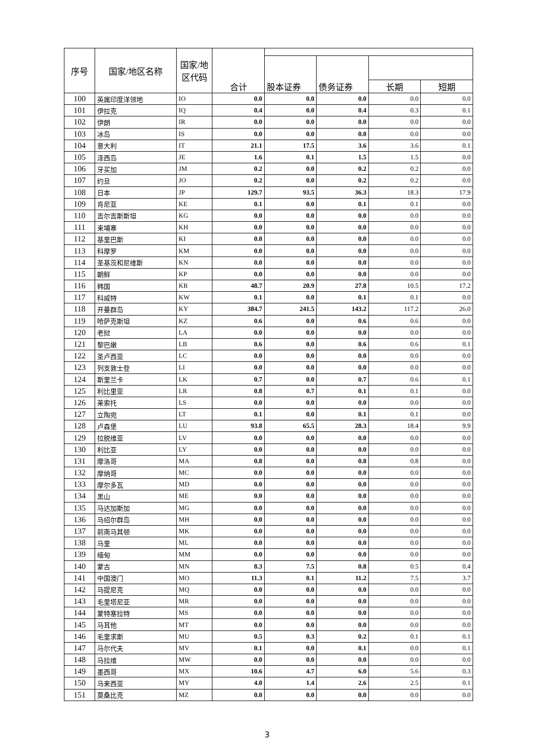| 序号 | 国家/地区名称 | 国家/地区代码 | 合计 | | | | |
| --- | --- | --- | --- | --- | --- | --- | --- |
| | | | | 股本证券 | 债务证券 | | |
| | | | | | | 长期 | 短期 |
| 100 | 英属印度洋领地 | IO | 0.0 | 0.0 | 0.0 | 0.0 | 0.0 |
| 101 | 伊拉克 | IQ | 0.4 | 0.0 | 0.4 | 0.3 | 0.1 |
| 102 | 伊朗 | IR | 0.0 | 0.0 | 0.0 | 0.0 | 0.0 |
| 103 | 冰岛 | IS | 0.0 | 0.0 | 0.0 | 0.0 | 0.0 |
| 104 | 意大利 | IT | 21.1 | 17.5 | 3.6 | 3.6 | 0.1 |
| 105 | 泽西岛 | JE | 1.6 | 0.1 | 1.5 | 1.5 | 0.0 |
| 106 | 牙买加 | JM | 0.2 | 0.0 | 0.2 | 0.2 | 0.0 |
| 107 | 约旦 | JO | 0.2 | 0.0 | 0.2 | 0.2 | 0.0 |
| 108 | 日本 | JP | 129.7 | 93.5 | 36.3 | 18.3 | 17.9 |
| 109 | 肯尼亚 | KE | 0.1 | 0.0 | 0.1 | 0.1 | 0.0 |
| 110 | 吉尔吉斯斯坦 | KG | 0.0 | 0.0 | 0.0 | 0.0 | 0.0 |
| 111 | 柬埔寨 | KH | 0.0 | 0.0 | 0.0 | 0.0 | 0.0 |
| 112 | 基里巴斯 | KI | 0.0 | 0.0 | 0.0 | 0.0 | 0.0 |
| 113 | 科摩罗 | KM | 0.0 | 0.0 | 0.0 | 0.0 | 0.0 |
| 114 | 圣基茨和尼维斯 | KN | 0.0 | 0.0 | 0.0 | 0.0 | 0.0 |
| 115 | 朝鲜 | KP | 0.0 | 0.0 | 0.0 | 0.0 | 0.0 |
| 116 | 韩国 | KR | 48.7 | 20.9 | 27.8 | 10.5 | 17.2 |
| 117 | 科威特 | KW | 0.1 | 0.0 | 0.1 | 0.1 | 0.0 |
| 118 | 开曼群岛 | KY | 384.7 | 241.5 | 143.2 | 117.2 | 26.0 |
| 119 | 哈萨克斯坦 | KZ | 0.6 | 0.0 | 0.6 | 0.6 | 0.0 |
| 120 | 老挝 | LA | 0.0 | 0.0 | 0.0 | 0.0 | 0.0 |
| 121 | 黎巴嫩 | LB | 0.6 | 0.0 | 0.6 | 0.6 | 0.1 |
| 122 | 圣卢西亚 | LC | 0.0 | 0.0 | 0.0 | 0.0 | 0.0 |
| 123 | 列支敦士登 | LI | 0.0 | 0.0 | 0.0 | 0.0 | 0.0 |
| 124 | 斯里兰卡 | LK | 0.7 | 0.0 | 0.7 | 0.6 | 0.1 |
| 125 | 利比里亚 | LR | 0.8 | 0.7 | 0.1 | 0.1 | 0.0 |
| 126 | 莱索托 | LS | 0.0 | 0.0 | 0.0 | 0.0 | 0.0 |
| 127 | 立陶宛 | LT | 0.1 | 0.0 | 0.1 | 0.1 | 0.0 |
| 128 | 卢森堡 | LU | 93.8 | 65.5 | 28.3 | 18.4 | 9.9 |
| 129 | 拉脱维亚 | LV | 0.0 | 0.0 | 0.0 | 0.0 | 0.0 |
| 130 | 利比亚 | LY | 0.0 | 0.0 | 0.0 | 0.0 | 0.0 |
| 131 | 摩洛哥 | MA | 0.8 | 0.0 | 0.8 | 0.8 | 0.0 |
| 132 | 摩纳哥 | MC | 0.0 | 0.0 | 0.0 | 0.0 | 0.0 |
| 133 | 摩尔多瓦 | MD | 0.0 | 0.0 | 0.0 | 0.0 | 0.0 |
| 134 | 黑山 | ME | 0.0 | 0.0 | 0.0 | 0.0 | 0.0 |
| 135 | 马达加斯加 | MG | 0.0 | 0.0 | 0.0 | 0.0 | 0.0 |
| 136 | 马绍尔群岛 | MH | 0.0 | 0.0 | 0.0 | 0.0 | 0.0 |
| 137 | 前南马其顿 | MK | 0.0 | 0.0 | 0.0 | 0.0 | 0.0 |
| 138 | 马里 | ML | 0.0 | 0.0 | 0.0 | 0.0 | 0.0 |
| 139 | 缅甸 | MM | 0.0 | 0.0 | 0.0 | 0.0 | 0.0 |
| 140 | 蒙古 | MN | 8.3 | 7.5 | 0.8 | 0.5 | 0.4 |
| 141 | 中国澳门 | MO | 11.3 | 0.1 | 11.2 | 7.5 | 3.7 |
| 142 | 马提尼克 | MQ | 0.0 | 0.0 | 0.0 | 0.0 | 0.0 |
| 143 | 毛里塔尼亚 | MR | 0.0 | 0.0 | 0.0 | 0.0 | 0.0 |
| 144 | 蒙特塞拉特 | MS | 0.0 | 0.0 | 0.0 | 0.0 | 0.0 |
| 145 | 马耳他 | MT | 0.0 | 0.0 | 0.0 | 0.0 | 0.0 |
| 146 | 毛里求斯 | MU | 0.5 | 0.3 | 0.2 | 0.1 | 0.1 |
| 147 | 马尔代夫 | MV | 0.1 | 0.0 | 0.1 | 0.0 | 0.1 |
| 148 | 马拉维 | MW | 0.0 | 0.0 | 0.0 | 0.0 | 0.0 |
| 149 | 墨西哥 | MX | 10.6 | 4.7 | 6.0 | 5.6 | 0.3 |
| 150 | 马来西亚 | MY | 4.0 | 1.4 | 2.6 | 2.5 | 0.1 |
| 151 | 莫桑比克 | MZ | 0.0 | 0.0 | 0.0 | 0.0 | 0.0 |
3